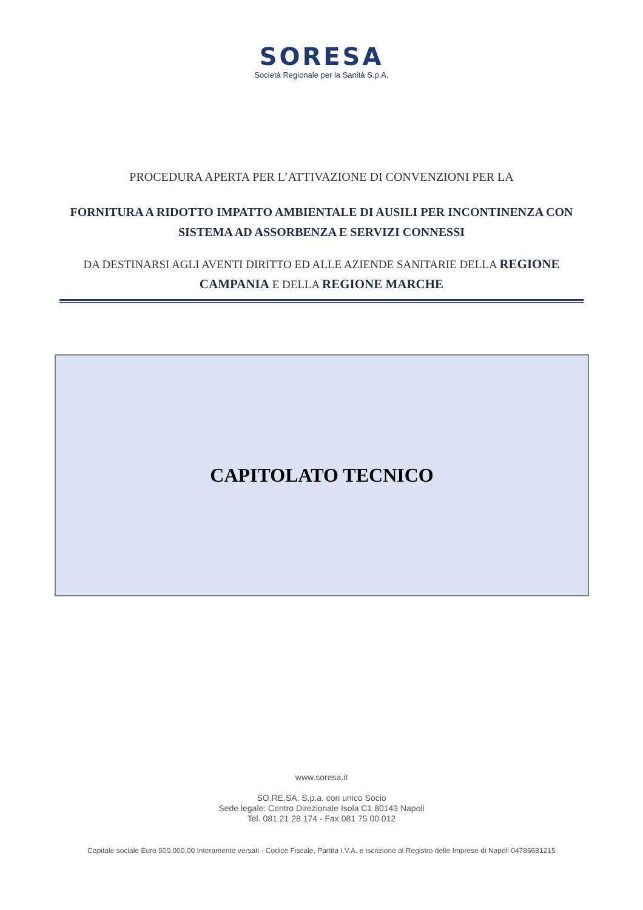SORESA
Società Regionale per la Sanità S.p.A.
PROCEDURA APERTA PER L’ATTIVAZIONE DI CONVENZIONI PER LA
FORNITURA A RIDOTTO IMPATTO AMBIENTALE DI AUSILI PER INCONTINENZA CON SISTEMA AD ASSORBENZA E SERVIZI CONNESSI
DA DESTINARSI AGLI AVENTI DIRITTO ED ALLE AZIENDE SANITARIE DELLA REGIONE CAMPANIA E DELLA REGIONE MARCHE
CAPITOLATO TECNICO
www.soresa.it
SO.RE.SA. S.p.a. con unico Socio
Sede legale: Centro Direzionale Isola C1 80143 Napoli
Tel. 081 21 28 174 - Fax 081 75 00 012
Capitale sociale Euro 500.000,00 Interamente versati - Codice Fiscale, Partita I.V.A. e iscrizione al Registro delle Imprese di Napoli 04786681215